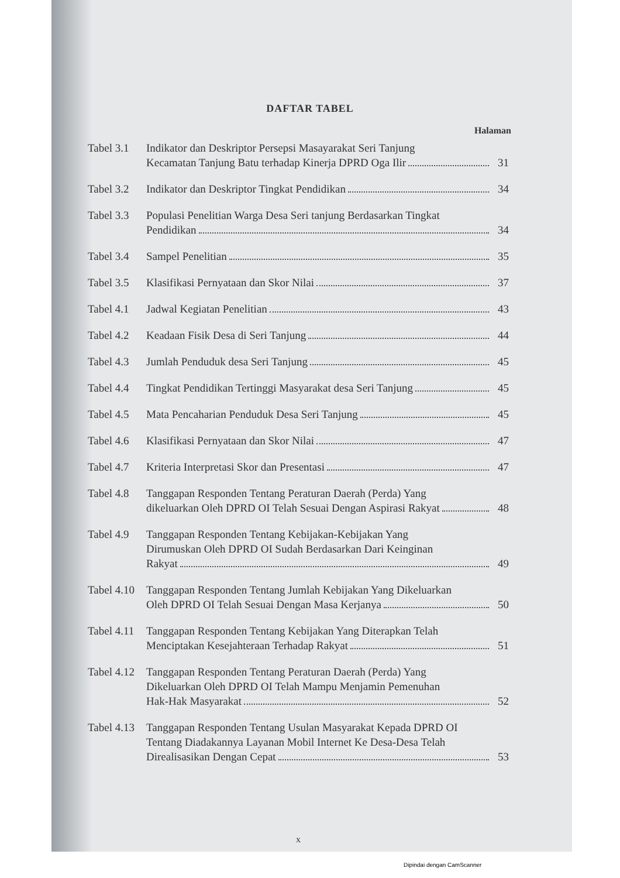DAFTAR TABEL
Halaman
| Tabel 3.1 | Indikator dan Deskriptor Persepsi Masayarakat Seri Tanjung Kecamatan Tanjung Batu terhadap Kinerja DPRD Oga Ilir | 31 |
| Tabel 3.2 | Indikator dan Deskriptor Tingkat Pendidikan | 34 |
| Tabel 3.3 | Populasi Penelitian Warga Desa Seri tanjung Berdasarkan Tingkat Pendidikan | 34 |
| Tabel 3.4 | Sampel Penelitian | 35 |
| Tabel 3.5 | Klasifikasi Pernyataan dan Skor Nilai | 37 |
| Tabel 4.1 | Jadwal Kegiatan Penelitian | 43 |
| Tabel 4.2 | Keadaan Fisik Desa di Seri Tanjung | 44 |
| Tabel 4.3 | Jumlah Penduduk desa Seri Tanjung | 45 |
| Tabel 4.4 | Tingkat Pendidikan Tertinggi Masyarakat desa Seri Tanjung | 45 |
| Tabel 4.5 | Mata Pencaharian Penduduk Desa Seri Tanjung | 45 |
| Tabel 4.6 | Klasifikasi Pernyataan dan Skor Nilai | 47 |
| Tabel 4.7 | Kriteria Interpretasi Skor dan Presentasi | 47 |
| Tabel 4.8 | Tanggapan Responden Tentang Peraturan Daerah (Perda) Yang dikeluarkan Oleh DPRD OI Telah Sesuai Dengan Aspirasi Rakyat | 48 |
| Tabel 4.9 | Tanggapan Responden Tentang Kebijakan-Kebijakan Yang Dirumuskan Oleh DPRD OI Sudah Berdasarkan Dari Keinginan Rakyat | 49 |
| Tabel 4.10 | Tanggapan Responden Tentang Jumlah Kebijakan Yang Dikeluarkan Oleh DPRD OI Telah Sesuai Dengan Masa Kerjanya | 50 |
| Tabel 4.11 | Tanggapan Responden Tentang Kebijakan Yang Diterapkan Telah Menciptakan Kesejahteraan Terhadap Rakyat | 51 |
| Tabel 4.12 | Tanggapan Responden Tentang Peraturan Daerah (Perda) Yang Dikeluarkan Oleh DPRD OI Telah Mampu Menjamin Pemenuhan Hak-Hak Masyarakat | 52 |
| Tabel 4.13 | Tanggapan Responden Tentang Usulan Masyarakat Kepada DPRD OI Tentang Diadakannya Layanan Mobil Internet Ke Desa-Desa Telah Direalisasikan Dengan Cepat | 53 |
x
Dipindai dengan CamScanner